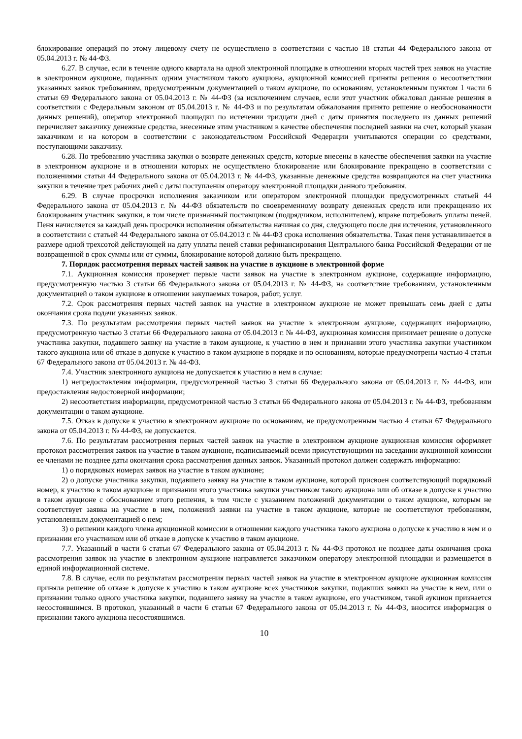блокирование операций по этому лицевому счету не осуществлено в соответствии с частью 18 статьи 44 Федерального закона от 05.04.2013 г. № 44-ФЗ.
6.27. В случае, если в течение одного квартала на одной электронной площадке в отношении вторых частей трех заявок на участие в электронном аукционе, поданных одним участником такого аукциона, аукционной комиссией приняты решения о несоответствии указанных заявок требованиям, предусмотренным документацией о таком аукционе, по основаниям, установленным пунктом 1 части 6 статьи 69 Федерального закона от 05.04.2013 г. № 44-ФЗ (за исключением случаев, если этот участник обжаловал данные решения в соответствии с Федеральным законом от 05.04.2013 г. № 44-ФЗ и по результатам обжалования принято решение о необоснованности данных решений), оператор электронной площадки по истечении тридцати дней с даты принятия последнего из данных решений перечисляет заказчику денежные средства, внесенные этим участником в качестве обеспечения последней заявки на счет, который указан заказчиком и на котором в соответствии с законодательством Российской Федерации учитываются операции со средствами, поступающими заказчику.
6.28. По требованию участника закупки о возврате денежных средств, которые внесены в качестве обеспечения заявки на участие в электронном аукционе и в отношении которых не осуществлено блокирование или блокирование прекращено в соответствии с положениями статьи 44 Федерального закона от 05.04.2013 г. № 44-ФЗ, указанные денежные средства возвращаются на счет участника закупки в течение трех рабочих дней с даты поступления оператору электронной площадки данного требования.
6.29. В случае просрочки исполнения заказчиком или оператором электронной площадки предусмотренных статьей 44 Федерального закона от 05.04.2013 г. № 44-ФЗ обязательств по своевременному возврату денежных средств или прекращению их блокирования участник закупки, в том числе признанный поставщиком (подрядчиком, исполнителем), вправе потребовать уплаты пеней. Пеня начисляется за каждый день просрочки исполнения обязательства начиная со дня, следующего после дня истечения, установленного в соответствии с статьей 44 Федерального закона от 05.04.2013 г. № 44-ФЗ срока исполнения обязательства. Такая пеня устанавливается в размере одной трехсотой действующей на дату уплаты пеней ставки рефинансирования Центрального банка Российской Федерации от не возвращенной в срок суммы или от суммы, блокирование которой должно быть прекращено.
7. Порядок рассмотрения первых частей заявок на участие в аукционе в электронной форме
7.1. Аукционная комиссия проверяет первые части заявок на участие в электронном аукционе, содержащие информацию, предусмотренную частью 3 статьи 66 Федерального закона от 05.04.2013 г. № 44-ФЗ, на соответствие требованиям, установленным документацией о таком аукционе в отношении закупаемых товаров, работ, услуг.
7.2. Срок рассмотрения первых частей заявок на участие в электронном аукционе не может превышать семь дней с даты окончания срока подачи указанных заявок.
7.3. По результатам рассмотрения первых частей заявок на участие в электронном аукционе, содержащих информацию, предусмотренную частью 3 статьи 66 Федерального закона от 05.04.2013 г. № 44-ФЗ, аукционная комиссия принимает решение о допуске участника закупки, подавшего заявку на участие в таком аукционе, к участию в нем и признании этого участника закупки участником такого аукциона или об отказе в допуске к участию в таком аукционе в порядке и по основаниям, которые предусмотрены частью 4 статьи 67 Федерального закона от 05.04.2013 г. № 44-ФЗ.
7.4. Участник электронного аукциона не допускается к участию в нем в случае:
1) непредоставления информации, предусмотренной частью 3 статьи 66 Федерального закона от 05.04.2013 г. № 44-ФЗ, или предоставления недостоверной информации;
2) несоответствия информации, предусмотренной частью 3 статьи 66 Федерального закона от 05.04.2013 г. № 44-ФЗ, требованиям документации о таком аукционе.
7.5. Отказ в допуске к участию в электронном аукционе по основаниям, не предусмотренным частью 4 статьи 67 Федерального закона от 05.04.2013 г. № 44-ФЗ, не допускается.
7.6. По результатам рассмотрения первых частей заявок на участие в электронном аукционе аукционная комиссия оформляет протокол рассмотрения заявок на участие в таком аукционе, подписываемый всеми присутствующими на заседании аукционной комиссии ее членами не позднее даты окончания срока рассмотрения данных заявок. Указанный протокол должен содержать информацию:
1) о порядковых номерах заявок на участие в таком аукционе;
2) о допуске участника закупки, подавшего заявку на участие в таком аукционе, которой присвоен соответствующий порядковый номер, к участию в таком аукционе и признании этого участника закупки участником такого аукциона или об отказе в допуске к участию в таком аукционе с обоснованием этого решения, в том числе с указанием положений документации о таком аукционе, которым не соответствует заявка на участие в нем, положений заявки на участие в таком аукционе, которые не соответствуют требованиям, установленным документацией о нем;
3) о решении каждого члена аукционной комиссии в отношении каждого участника такого аукциона о допуске к участию в нем и о признании его участником или об отказе в допуске к участию в таком аукционе.
7.7. Указанный в части 6 статьи 67 Федерального закона от 05.04.2013 г. № 44-ФЗ протокол не позднее даты окончания срока рассмотрения заявок на участие в электронном аукционе направляется заказчиком оператору электронной площадки и размещается в единой информационной системе.
7.8. В случае, если по результатам рассмотрения первых частей заявок на участие в электронном аукционе аукционная комиссия приняла решение об отказе в допуске к участию в таком аукционе всех участников закупки, подавших заявки на участие в нем, или о признании только одного участника закупки, подавшего заявку на участие в таком аукционе, его участником, такой аукцион признается несостоявшимся. В протокол, указанный в части 6 статьи 67 Федерального закона от 05.04.2013 г. № 44-ФЗ, вносится информация о признании такого аукциона несостоявшимся.
10